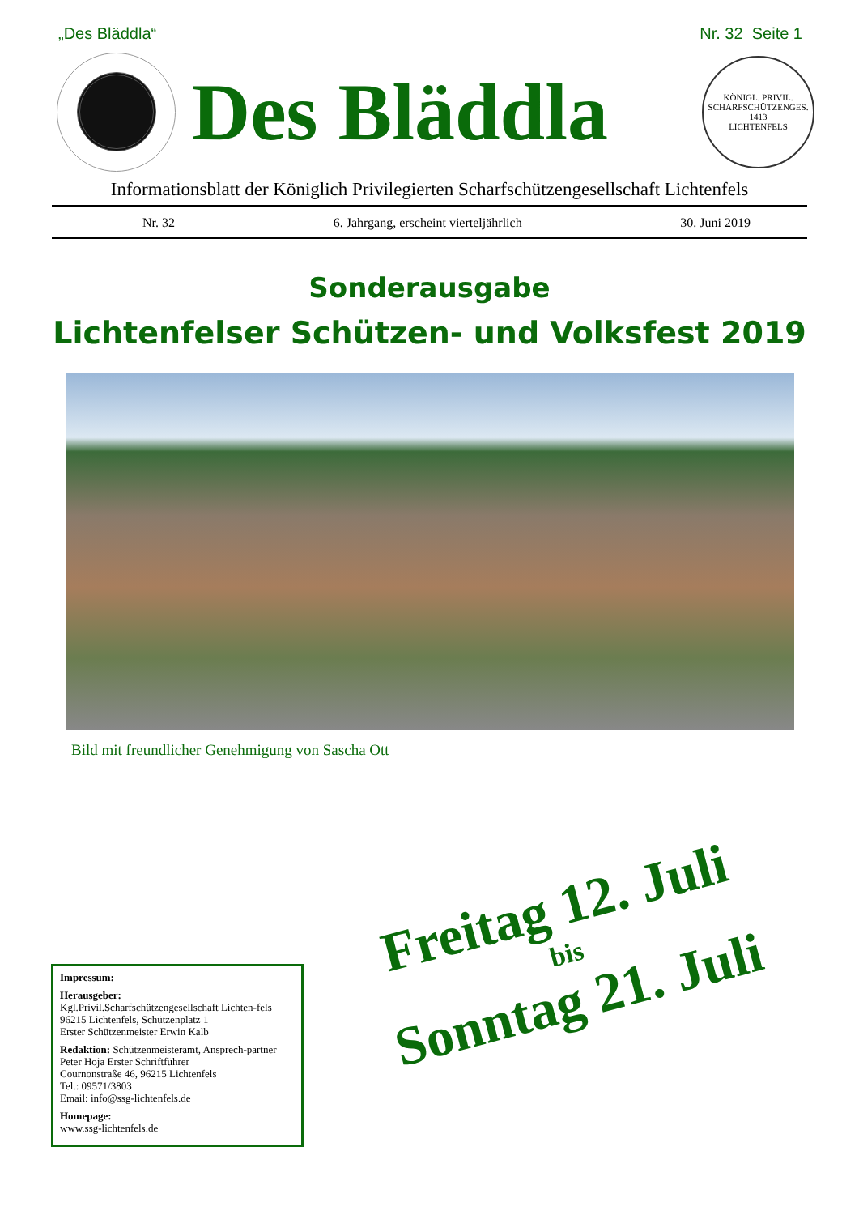„Des Bläddla“Nr. 32 Seite 1
Des Bläddla
KÖNIGL. PRIVIL. SCHARFSCHÜTZENGES.
1413
LICHTENFELS
Informationsblatt der Königlich Privilegierten Scharfschützengesellschaft Lichtenfels
Nr. 32 6. Jahrgang, erscheint vierteljährlich 30. Juni 2019
Sonderausgabe
Lichtenfelser Schützen- und Volksfest 2019
Bild mit freundlicher Genehmigung von Sascha Ott
Freitag 12. Juli
bis
Sonntag 21. Juli
Impressum:
Herausgeber:
Kgl.Privil.Scharfschützengesellschaft Lichten-fels
96215 Lichtenfels, Schützenplatz 1
Erster Schützenmeister Erwin Kalb
Redaktion: Schützenmeisteramt, Ansprech-partner Peter Hoja Erster Schriftführer
Cournonstraße 46, 96215 Lichtenfels
Tel.: 09571/3803
Email: info@ssg-lichtenfels.de
Homepage:
www.ssg-lichtenfels.de